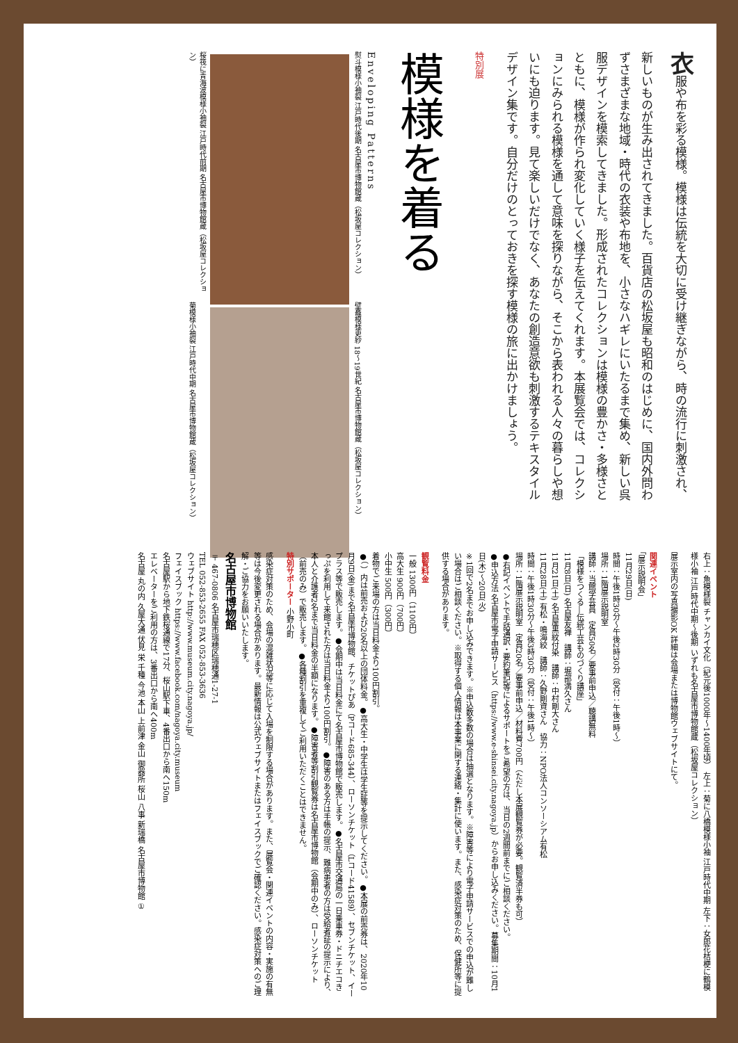衣服や布を彩る模様。模様は伝統を大切に受け継ぎながら、時の流行に刺激され、新しいものが生み出されてきました。百貨店の松坂屋も昭和のはじめに、国内外問わずさまざまな地域・時代の衣装や布地を、小さなハギレにいたるまで集め、新しい呉服デザインを模索してきました。形成されたコレクションは模様の豊かさ・多様さとともに、模様が作られ変化していく様子を伝えてくれます。本展覧会では、コレクションにみられる模様を通して意味を探りながら、そこから表われる人々の暮らしや想いにも迫ります。見て楽しいだけでなく、あなたの創造意欲も刺激するテキスタイルデザイン集です。自分だけのとっておきを探す模様の旅に出かけましょう。
特別展
模様を着る
Enveloping Patterns
熨斗模様小袖裂 江戸時代後期 名古屋市博物館蔵（松坂屋コレクション）
壁龕模様更紗 18〜19世紀 名古屋市博物館蔵（松坂屋コレクション）
桜筏に青海波模様小袖裂 江戸時代前期 名古屋市博物館蔵（松坂屋コレクション）
菊模様小袖裂 江戸時代中期 名古屋市博物館蔵（松坂屋コレクション）
右上：魚模様裂 チャンカイ文化（紀元後1000年〜1400年頃） 左上：菊に八橋模様小袖 江戸時代中期 左下：女郎花桔梗に鶴模様小袖 江戸時代中期〜後期 いずれも名古屋市博物館蔵（松坂屋コレクション）
展示室内の写真撮影OK 詳細は会場または博物館ウェブサイトにて。
関連イベント
「展示説明会」
11月29日(日)
時間：午後1時30分〜午後2時30分（受付：午後1時〜）
場所：1階展示説明室
講師：当館学芸員　定員50名／要事前申込／聴講無料
「模様をつくる―伝統工芸ものづくり講座」
11月8日(日) 名古屋友禅　講師：堀部満久さん
11月21日(土) 名古屋黒紋付染　講師：中村剛大さん
11月28日(土) 有松・鳴海絞　講師：久野剛資さん　協力：NPO法人コンソーシアム有松
時間：午後1時30分〜午後3時30分（受付：午後1時〜）
場所：1階展示説明室　定員20名／要事前申込／材料費700円（ただし本展観覧券が必要。観覧済半券も可）
●右記イベントで手話通訳・要約筆記等によるサポートをご希望の方は、当日の2週間前までにご相談ください。
●申込方法 名古屋市電子申請サービス（https://www.e-shinsei.city.nagoya.jp）からお申し込みください。募集期間：10月1日(木)〜20日(火)
※1回で2名までお申し込みできます。※申込数多数の場合は抽選となります。※障害等により電子申請サービスでの申込が難しい場合はご相談ください。※取得する個人情報は本事業に関する連絡・集計に使います。また、感染症対策のため、保健所等に提供する場合があります。
観覧料金
一般 1300円（1100円）
高大生 900円（700円）
小中生 500円（300円）
着物でご来場の方は当日料金より100円割引。
●（ ）内は前売および20名以上の団体料金。●高大生・中学生は学生証等を提示してください。●本展の前売券は、2020年10月9日(金)まで名古屋市博物館、チケットぴあ（Pコード685-344）、ローソンチケット（Lコード41589）、セブンチケット、イープラス等で販売します。●会期中は当日料金にて名古屋市博物館で販売します。●名古屋市交通局の一日乗車券・ドニチエコきっぷを利用して来館された方は当日料金より100円割引。●障害のある方は手帳の提示、難病患者の方は受給者証の提示により、本人と介護者2名まで当日料金の半額になります。●障害者等割引観覧券は名古屋市博物館（会期中のみ）、ローソンチケット（前売のみ）で販売します。●各種割引を重複してご利用いただくことはできません。
特別サポーター 小野小町
感染症対策のため、会場の混雑状況等に応じて入場を制限する場合があります。また、展覧会・関連イベントの内容・実施の有無等は今後変更される場合があります。最新情報は公式ウェブサイトまたはフェイスブックでご確認ください。感染症対策へのご理解・ご協力をお願いいたします。
名古屋市博物館
〒467-0806 名古屋市瑞穂区瑞穂通1-27-1
TEL 052-853-2655 FAX 052-853-3636
ウェブサイト http://www.museum.city.nagoya.jp/
フェイスブック https://www.facebook.com/nagoya.city.museum
名古屋駅から地下鉄桜通線で17分、桜山駅下車、4番出口から南へ150m
エレベーターをご利用の方は、3番出口から南へ400m
名古屋 丸の内 久屋大通 伏見 栄 千種 今池 本山 上前津 金山 御器所 桜山 八事 新瑞橋 名古屋市博物館 ①